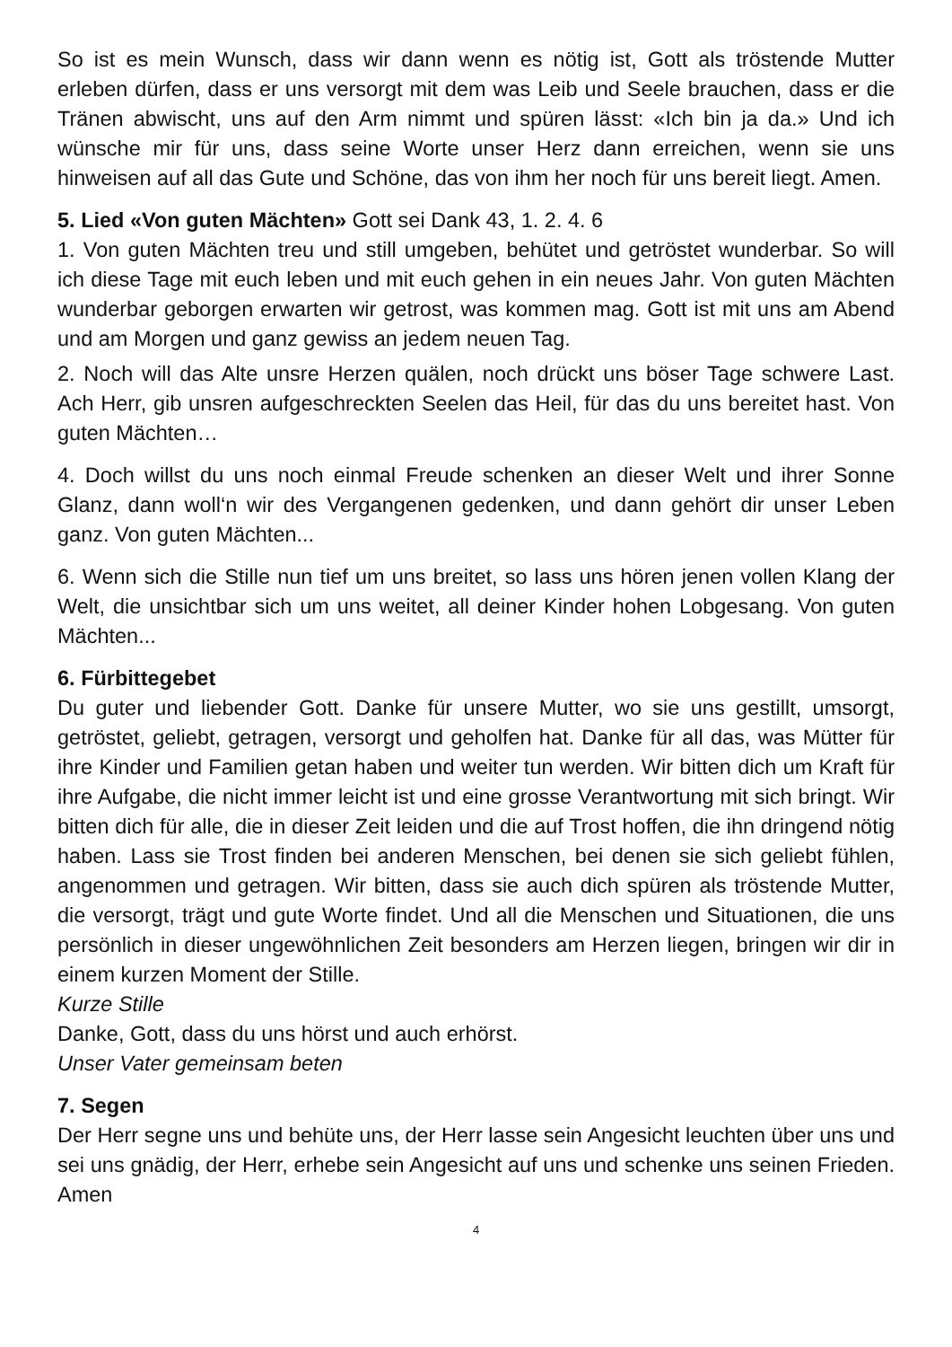So ist es mein Wunsch, dass wir dann wenn es nötig ist, Gott als tröstende Mutter erleben dürfen, dass er uns versorgt mit dem was Leib und Seele brauchen, dass er die Tränen abwischt, uns auf den Arm nimmt und spüren lässt: «Ich bin ja da.» Und ich wünsche mir für uns, dass seine Worte unser Herz dann erreichen, wenn sie uns hinweisen auf all das Gute und Schöne, das von ihm her noch für uns bereit liegt. Amen.
5. Lied «Von guten Mächten» Gott sei Dank 43, 1. 2. 4. 6
1. Von guten Mächten treu und still umgeben, behütet und getröstet wunderbar. So will ich diese Tage mit euch leben und mit euch gehen in ein neues Jahr. Von guten Mächten wunderbar geborgen erwarten wir getrost, was kommen mag. Gott ist mit uns am Abend und am Morgen und ganz gewiss an jedem neuen Tag.
2. Noch will das Alte unsre Herzen quälen, noch drückt uns böser Tage schwere Last. Ach Herr, gib unsren aufgeschreckten Seelen das Heil, für das du uns bereitet hast. Von guten Mächten…
4. Doch willst du uns noch einmal Freude schenken an dieser Welt und ihrer Sonne Glanz, dann woll‘n wir des Vergangenen gedenken, und dann gehört dir unser Leben ganz. Von guten Mächten...
6. Wenn sich die Stille nun tief um uns breitet, so lass uns hören jenen vollen Klang der Welt, die unsichtbar sich um uns weitet, all deiner Kinder hohen Lobgesang. Von guten Mächten...
6. Fürbittegebet
Du guter und liebender Gott. Danke für unsere Mutter, wo sie uns gestillt, umsorgt, getröstet, geliebt, getragen, versorgt und geholfen hat. Danke für all das, was Mütter für ihre Kinder und Familien getan haben und weiter tun werden. Wir bitten dich um Kraft für ihre Aufgabe, die nicht immer leicht ist und eine grosse Verantwortung mit sich bringt. Wir bitten dich für alle, die in dieser Zeit leiden und die auf Trost hoffen, die ihn dringend nötig haben. Lass sie Trost finden bei anderen Menschen, bei denen sie sich geliebt fühlen, angenommen und getragen. Wir bitten, dass sie auch dich spüren als tröstende Mutter, die versorgt, trägt und gute Worte findet. Und all die Menschen und Situationen, die uns persönlich in dieser ungewöhnlichen Zeit besonders am Herzen liegen, bringen wir dir in einem kurzen Moment der Stille.
Kurze Stille
Danke, Gott, dass du uns hörst und auch erhörst.
Unser Vater gemeinsam beten
7. Segen
Der Herr segne uns und behüte uns, der Herr lasse sein Angesicht leuchten über uns und sei uns gnädig, der Herr, erhebe sein Angesicht auf uns und schenke uns seinen Frieden. Amen
4